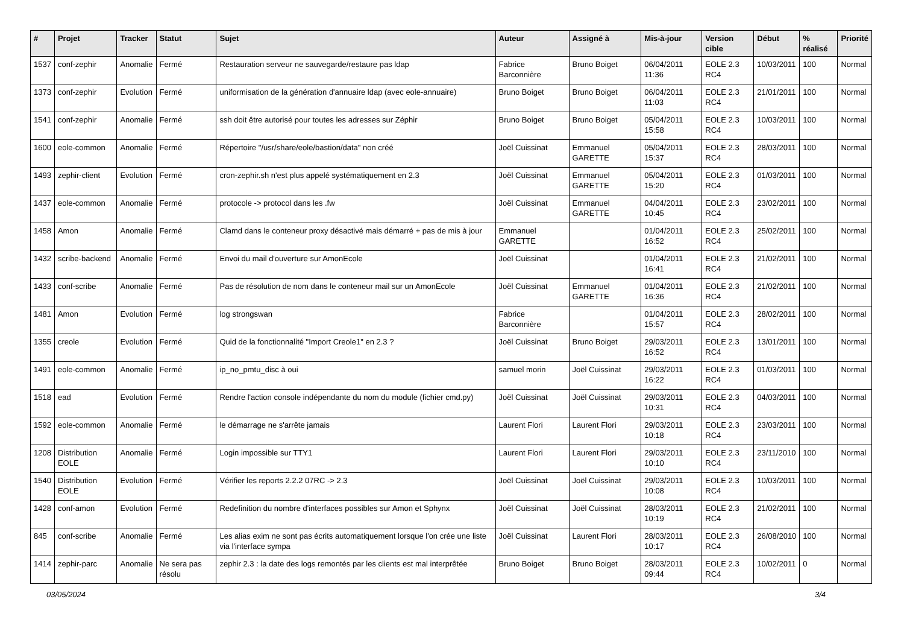| # | Projet | Tracker | Statut | Sujet | Auteur | Assigné à | Mis-à-jour | Version cible | Début | % réalisé | Priorité |
| --- | --- | --- | --- | --- | --- | --- | --- | --- | --- | --- | --- |
| 1537 | conf-zephir | Anomalie | Fermé | Restauration serveur ne sauvegarde/restaure pas ldap | Fabrice Barconnière | Bruno Boiget | 06/04/2011 11:36 | EOLE 2.3 RC4 | 10/03/2011 | 100 | Normal |
| 1373 | conf-zephir | Evolution | Fermé | uniformisation de la génération d'annuaire ldap (avec eole-annuaire) | Bruno Boiget | Bruno Boiget | 06/04/2011 11:03 | EOLE 2.3 RC4 | 21/01/2011 | 100 | Normal |
| 1541 | conf-zephir | Anomalie | Fermé | ssh doit être autorisé pour toutes les adresses sur Zéphir | Bruno Boiget | Bruno Boiget | 05/04/2011 15:58 | EOLE 2.3 RC4 | 10/03/2011 | 100 | Normal |
| 1600 | eole-common | Anomalie | Fermé | Répertoire "/usr/share/eole/bastion/data" non créé | Joël Cuissinat | Emmanuel GARETTE | 05/04/2011 15:37 | EOLE 2.3 RC4 | 28/03/2011 | 100 | Normal |
| 1493 | zephir-client | Evolution | Fermé | cron-zephir.sh n'est plus appelé systématiquement en 2.3 | Joël Cuissinat | Emmanuel GARETTE | 05/04/2011 15:20 | EOLE 2.3 RC4 | 01/03/2011 | 100 | Normal |
| 1437 | eole-common | Anomalie | Fermé | protocole -> protocol dans les .fw | Joël Cuissinat | Emmanuel GARETTE | 04/04/2011 10:45 | EOLE 2.3 RC4 | 23/02/2011 | 100 | Normal |
| 1458 | Amon | Anomalie | Fermé | Clamd dans le conteneur proxy désactivé mais démarré + pas de mis à jour | Emmanuel GARETTE | | 01/04/2011 16:52 | EOLE 2.3 RC4 | 25/02/2011 | 100 | Normal |
| 1432 | scribe-backend | Anomalie | Fermé | Envoi du mail d'ouverture sur AmonEcole | Joël Cuissinat | | 01/04/2011 16:41 | EOLE 2.3 RC4 | 21/02/2011 | 100 | Normal |
| 1433 | conf-scribe | Anomalie | Fermé | Pas de résolution de nom dans le conteneur mail sur un AmonEcole | Joël Cuissinat | Emmanuel GARETTE | 01/04/2011 16:36 | EOLE 2.3 RC4 | 21/02/2011 | 100 | Normal |
| 1481 | Amon | Evolution | Fermé | log strongswan | Fabrice Barconnière | | 01/04/2011 15:57 | EOLE 2.3 RC4 | 28/02/2011 | 100 | Normal |
| 1355 | creole | Evolution | Fermé | Quid de la fonctionnalité "Import Creole1" en 2.3 ? | Joël Cuissinat | Bruno Boiget | 29/03/2011 16:52 | EOLE 2.3 RC4 | 13/01/2011 | 100 | Normal |
| 1491 | eole-common | Anomalie | Fermé | ip_no_pmtu_disc à oui | samuel morin | Joël Cuissinat | 29/03/2011 16:22 | EOLE 2.3 RC4 | 01/03/2011 | 100 | Normal |
| 1518 | ead | Evolution | Fermé | Rendre l'action console indépendante du nom du module (fichier cmd.py) | Joël Cuissinat | Joël Cuissinat | 29/03/2011 10:31 | EOLE 2.3 RC4 | 04/03/2011 | 100 | Normal |
| 1592 | eole-common | Anomalie | Fermé | le démarrage ne s'arrête jamais | Laurent Flori | Laurent Flori | 29/03/2011 10:18 | EOLE 2.3 RC4 | 23/03/2011 | 100 | Normal |
| 1208 | Distribution EOLE | Anomalie | Fermé | Login impossible sur TTY1 | Laurent Flori | Laurent Flori | 29/03/2011 10:10 | EOLE 2.3 RC4 | 23/11/2010 | 100 | Normal |
| 1540 | Distribution EOLE | Evolution | Fermé | Vérifier les reports 2.2.2 07RC -> 2.3 | Joël Cuissinat | Joël Cuissinat | 29/03/2011 10:08 | EOLE 2.3 RC4 | 10/03/2011 | 100 | Normal |
| 1428 | conf-amon | Evolution | Fermé | Redefinition du nombre d'interfaces possibles sur Amon et Sphynx | Joël Cuissinat | Joël Cuissinat | 28/03/2011 10:19 | EOLE 2.3 RC4 | 21/02/2011 | 100 | Normal |
| 845 | conf-scribe | Anomalie | Fermé | Les alias exim ne sont pas écrits automatiquement lorsque l'on crée une liste via l'interface sympa | Joël Cuissinat | Laurent Flori | 28/03/2011 10:17 | EOLE 2.3 RC4 | 26/08/2010 | 100 | Normal |
| 1414 | zephir-parc | Anomalie | Ne sera pas résolu | zephir 2.3 : la date des logs remontés par les clients est mal interprêtée | Bruno Boiget | Bruno Boiget | 28/03/2011 09:44 | EOLE 2.3 RC4 | 10/02/2011 | 0 | Normal |
03/05/2024 3/4